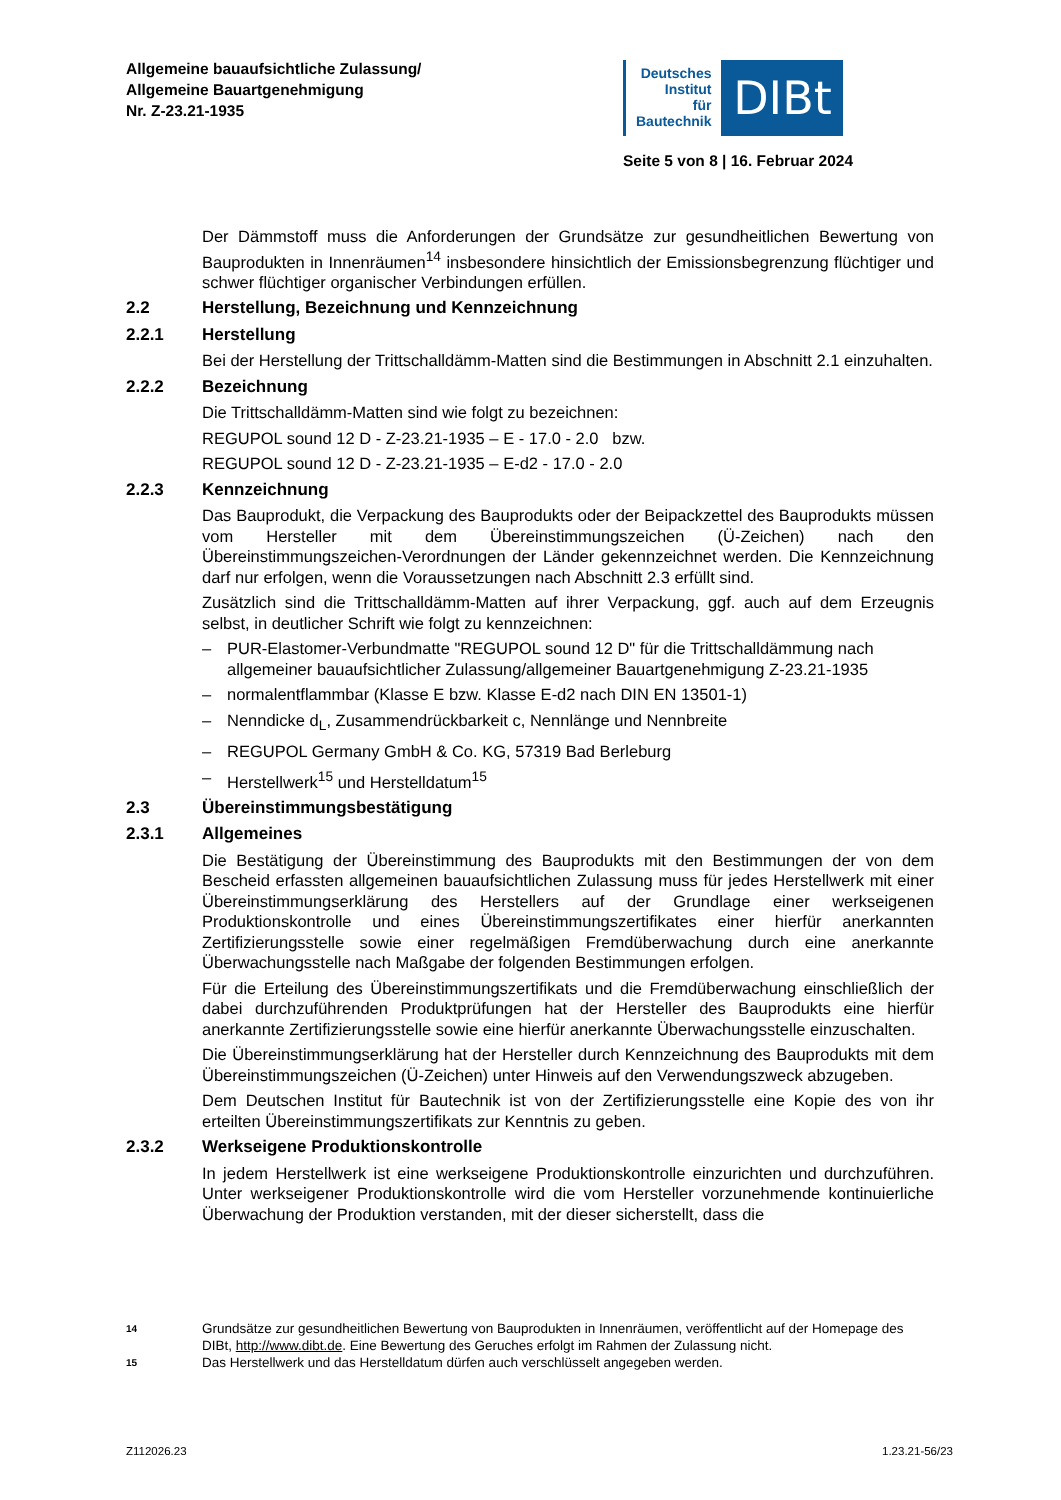Allgemeine bauaufsichtliche Zulassung/
Allgemeine Bauartgenehmigung
Nr. Z-23.21-1935
Deutsches
Institut
für
Bautechnik
DIBt
Seite 5 von 8 | 16. Februar 2024
Der Dämmstoff muss die Anforderungen der Grundsätze zur gesundheitlichen Bewertung von Bauprodukten in Innenräumen<sup>14</sup> insbesondere hinsichtlich der Emissionsbegrenzung flüchtiger und schwer flüchtiger organischer Verbindungen erfüllen.
2.2 Herstellung, Bezeichnung und Kennzeichnung
2.2.1 Herstellung
Bei der Herstellung der Trittschalldämm-Matten sind die Bestimmungen in Abschnitt 2.1 einzuhalten.
2.2.2 Bezeichnung
Die Trittschalldämm-Matten sind wie folgt zu bezeichnen:
REGUPOL sound 12 D - Z-23.21-1935 – E - 17.0 - 2.0 bzw.
REGUPOL sound 12 D - Z-23.21-1935 – E-d2 - 17.0 - 2.0
2.2.3 Kennzeichnung
Das Bauprodukt, die Verpackung des Bauprodukts oder der Beipackzettel des Bauprodukts müssen vom Hersteller mit dem Übereinstimmungszeichen (Ü-Zeichen) nach den Übereinstimmungszeichen-Verordnungen der Länder gekennzeichnet werden. Die Kennzeichnung darf nur erfolgen, wenn die Voraussetzungen nach Abschnitt 2.3 erfüllt sind.
Zusätzlich sind die Trittschalldämm-Matten auf ihrer Verpackung, ggf. auch auf dem Erzeugnis selbst, in deutlicher Schrift wie folgt zu kennzeichnen:
– PUR-Elastomer-Verbundmatte "REGUPOL sound 12 D" für die Trittschalldämmung nach allgemeiner bauaufsichtlicher Zulassung/allgemeiner Bauartgenehmigung Z-23.21-1935
– normalentflammbar (Klasse E bzw. Klasse E-d2 nach DIN EN 13501-1)
– Nenndicke d<sub>L</sub>, Zusammendrückbarkeit c, Nennlänge und Nennbreite
– REGUPOL Germany GmbH & Co. KG, 57319 Bad Berleburg
– Herstellwerk<sup>15</sup> und Herstelldatum<sup>15</sup>
2.3 Übereinstimmungsbestätigung
2.3.1 Allgemeines
Die Bestätigung der Übereinstimmung des Bauprodukts mit den Bestimmungen der von dem Bescheid erfassten allgemeinen bauaufsichtlichen Zulassung muss für jedes Herstellwerk mit einer Übereinstimmungserklärung des Herstellers auf der Grundlage einer werkseigenen Produktionskontrolle und eines Übereinstimmungszertifikates einer hierfür anerkannten Zertifizierungsstelle sowie einer regelmäßigen Fremdüberwachung durch eine anerkannte Überwachungsstelle nach Maßgabe der folgenden Bestimmungen erfolgen.
Für die Erteilung des Übereinstimmungszertifikats und die Fremdüberwachung einschließlich der dabei durchzuführenden Produktprüfungen hat der Hersteller des Bauprodukts eine hierfür anerkannte Zertifizierungsstelle sowie eine hierfür anerkannte Überwachungsstelle einzuschalten.
Die Übereinstimmungserklärung hat der Hersteller durch Kennzeichnung des Bauprodukts mit dem Übereinstimmungszeichen (Ü-Zeichen) unter Hinweis auf den Verwendungszweck abzugeben.
Dem Deutschen Institut für Bautechnik ist von der Zertifizierungsstelle eine Kopie des von ihr erteilten Übereinstimmungszertifikats zur Kenntnis zu geben.
2.3.2 Werkseigene Produktionskontrolle
In jedem Herstellwerk ist eine werkseigene Produktionskontrolle einzurichten und durchzuführen. Unter werkseigener Produktionskontrolle wird die vom Hersteller vorzunehmende kontinuierliche Überwachung der Produktion verstanden, mit der dieser sicherstellt, dass die
14 Grundsätze zur gesundheitlichen Bewertung von Bauprodukten in Innenräumen, veröffentlicht auf der Homepage des DIBt, http://www.dibt.de. Eine Bewertung des Geruches erfolgt im Rahmen der Zulassung nicht.
15 Das Herstellwerk und das Herstelldatum dürfen auch verschlüsselt angegeben werden.
Z112026.23 1.23.21-56/23